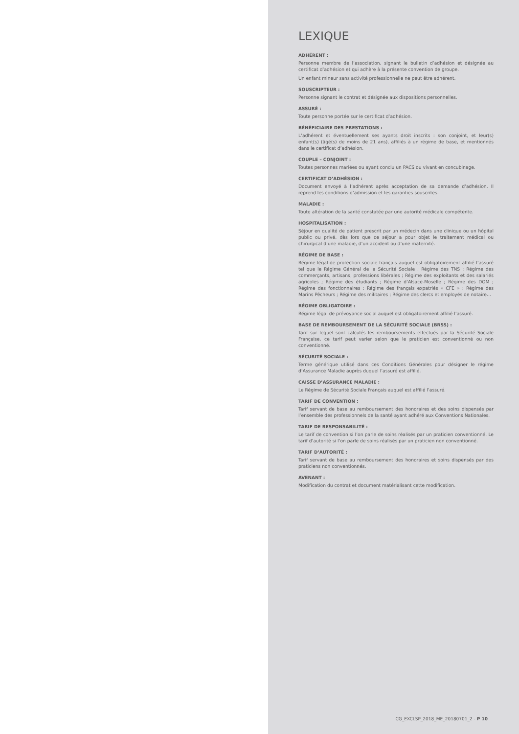LEXIQUE
ADHÉRENT :
Personne membre de l’association, signant le bulletin d’adhésion et désignée au certificat d’adhésion et qui adhère à la présente convention de groupe.
Un enfant mineur sans activité professionnelle ne peut être adhérent.
SOUSCRIPTEUR :
Personne signant le contrat et désignée aux dispositions personnelles.
ASSURÉ :
Toute personne portée sur le certificat d’adhésion.
BÉNÉFICIAIRE DES PRESTATIONS :
L’adhérent et éventuellement ses ayants droit inscrits : son conjoint, et leur(s) enfant(s) (âgé(s) de moins de 21 ans), affiliés à un régime de base, et mentionnés dans le certificat d’adhésion.
COUPLE – CONJOINT :
Toutes personnes mariées ou ayant conclu un PACS ou vivant en concubinage.
CERTIFICAT D’ADHÉSION :
Document envoyé à l’adhérent après acceptation de sa demande d’adhésion. Il reprend les conditions d’admission et les garanties souscrites.
MALADIE :
Toute altération de la santé constatée par une autorité médicale compétente.
HOSPITALISATION :
Séjour en qualité de patient prescrit par un médecin dans une clinique ou un hôpital public ou privé, dès lors que ce séjour a pour objet le traitement médical ou chirurgical d’une maladie, d’un accident ou d’une maternité.
RÉGIME DE BASE :
Régime légal de protection sociale français auquel est obligatoirement affilié l’assuré tel que le Régime Général de la Sécurité Sociale ; Régime des TNS ; Régime des commerçants, artisans, professions libérales ; Régime des exploitants et des salariés agricoles ; Régime des étudiants ; Régime d’Alsace-Moselle ; Régime des DOM ; Régime des fonctionnaires ; Régime des français expatriés « CFE » ; Régime des Marins Pêcheurs ; Régime des militaires ; Régime des clercs et employés de notaire…
RÉGIME OBLIGATOIRE :
Régime légal de prévoyance social auquel est obligatoirement affilié l’assuré.
BASE DE REMBOURSEMENT DE LA SÉCURITÉ SOCIALE (BRSS) :
Tarif sur lequel sont calculés les remboursements effectués par la Sécurité Sociale Française, ce tarif peut varier selon que le praticien est conventionné ou non conventionné.
SÉCURITÉ SOCIALE :
Terme générique utilisé dans ces Conditions Générales pour désigner le régime d’Assurance Maladie auprès duquel l’assuré est affilié.
CAISSE D’ASSURANCE MALADIE :
Le Régime de Sécurité Sociale Français auquel est affilié l’assuré.
TARIF DE CONVENTION :
Tarif servant de base au remboursement des honoraires et des soins dispensés par l’ensemble des professionnels de la santé ayant adhéré aux Conventions Nationales.
TARIF DE RESPONSABILITÉ :
Le tarif de convention si l’on parle de soins réalisés par un praticien conventionné. Le tarif d’autorité si l’on parle de soins réalisés par un praticien non conventionné.
TARIF D’AUTORITÉ :
Tarif servant de base au remboursement des honoraires et soins dispensés par des praticiens non conventionnés.
AVENANT :
Modification du contrat et document matérialisant cette modification.
CG_EXCLSP_2018_ME_20180701_2 - P 10